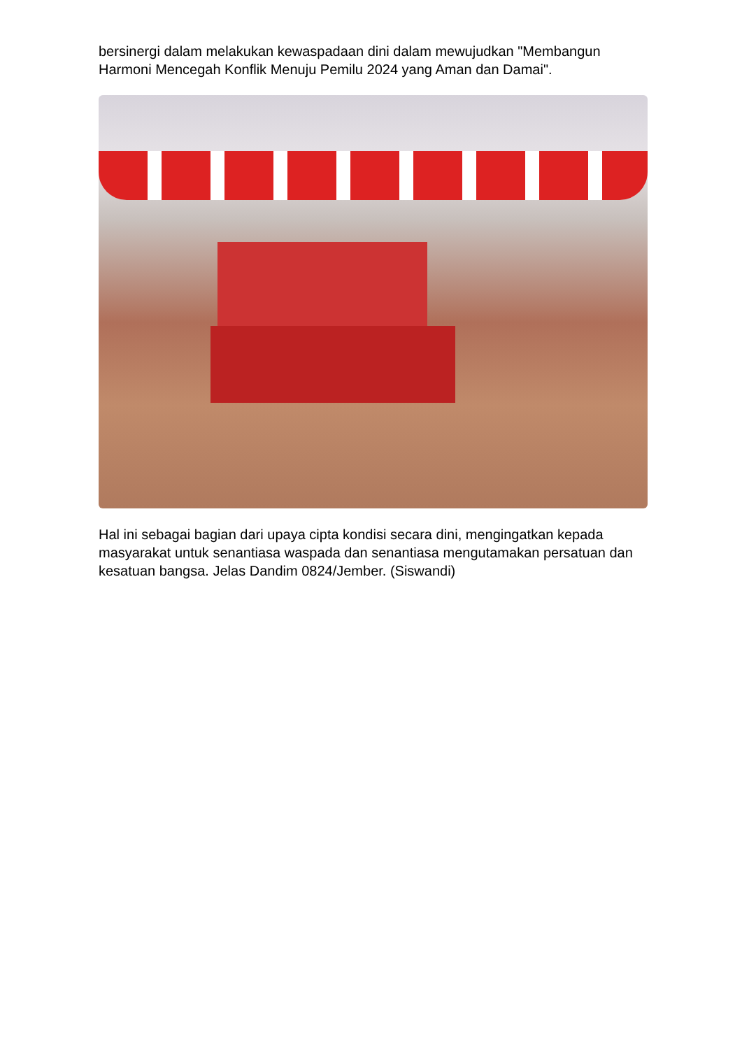bersinergi dalam melakukan kewaspadaan dini dalam mewujudkan "Membangun Harmoni Mencegah Konflik Menuju Pemilu 2024 yang Aman dan Damai".
Hal ini sebagai bagian dari upaya cipta kondisi secara dini, mengingatkan kepada masyarakat untuk senantiasa waspada dan senantiasa mengutamakan persatuan dan kesatuan bangsa. Jelas Dandim 0824/Jember. (Siswandi)